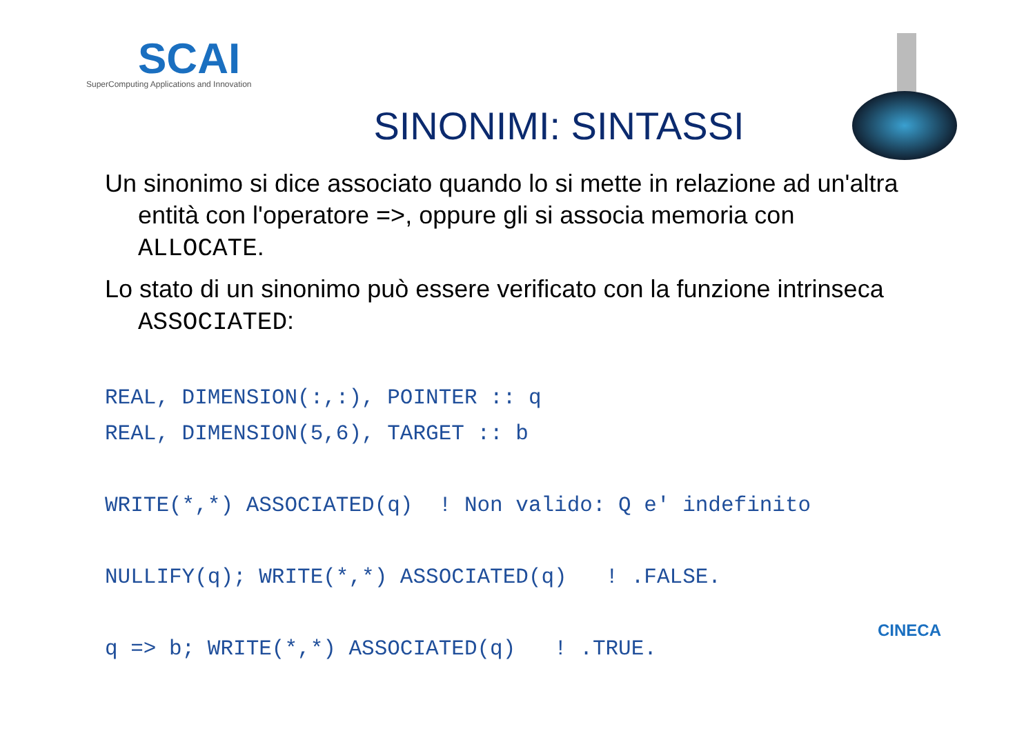SCAI
SuperComputing Applications and Innovation
SINONIMI: SINTASSI
Un sinonimo si dice associato quando lo si mette in relazione ad un'altra entità con l'operatore =>, oppure gli si associa memoria con ALLOCATE.
Lo stato di un sinonimo può essere verificato con la funzione intrinseca ASSOCIATED:
REAL, DIMENSION(:,:), POINTER :: q
REAL, DIMENSION(5,6), TARGET :: b

WRITE(*,*) ASSOCIATED(q)  ! Non valido: Q e' indefinito

NULLIFY(q); WRITE(*,*) ASSOCIATED(q)   ! .FALSE.

q => b; WRITE(*,*) ASSOCIATED(q)   ! .TRUE.
CINECA